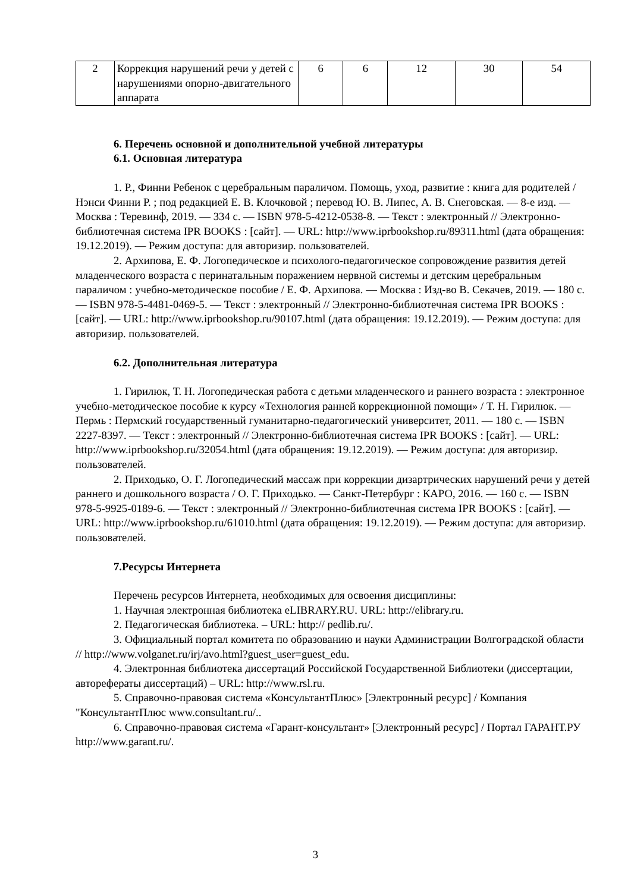| 2 | Коррекция нарушений речи у детей с нарушениями опорно-двигательного аппарата | 6 | 6 | 12 | 30 | 54 |
6. Перечень основной и дополнительной учебной литературы
6.1. Основная литература
1. Р., Финни Ребенок с церебральным параличом. Помощь, уход, развитие : книга для родителей / Нэнси Финни Р. ; под редакцией Е. В. Клочковой ; перевод Ю. В. Липес, А. В. Снеговская. — 8-е изд. — Москва : Теревинф, 2019. — 334 c. — ISBN 978-5-4212-0538-8. — Текст : электронный // Электронно-библиотечная система IPR BOOKS : [сайт]. — URL: http://www.iprbookshop.ru/89311.html (дата обращения: 19.12.2019). — Режим доступа: для авторизир. пользователей.
2. Архипова, Е. Ф. Логопедическое и психолого-педагогическое сопровождение развития детей младенческого возраста с перинатальным поражением нервной системы и детским церебральным параличом : учебно-методическое пособие / Е. Ф. Архипова. — Москва : Изд-во В. Секачев, 2019. — 180 c. — ISBN 978-5-4481-0469-5. — Текст : электронный // Электронно-библиотечная система IPR BOOKS : [сайт]. — URL: http://www.iprbookshop.ru/90107.html (дата обращения: 19.12.2019). — Режим доступа: для авторизир. пользователей.
6.2. Дополнительная литература
1. Гирилюк, Т. Н. Логопедическая работа с детьми младенческого и раннего возраста : электронное учебно-методическое пособие к курсу «Технология ранней коррекционной помощи» / Т. Н. Гирилюк. — Пермь : Пермский государственный гуманитарно-педагогический университет, 2011. — 180 c. — ISBN 2227-8397. — Текст : электронный // Электронно-библиотечная система IPR BOOKS : [сайт]. — URL: http://www.iprbookshop.ru/32054.html (дата обращения: 19.12.2019). — Режим доступа: для авторизир. пользователей.
2. Приходько, О. Г. Логопедический массаж при коррекции дизартрических нарушений речи у детей раннего и дошкольного возраста / О. Г. Приходько. — Санкт-Петербург : КАРО, 2016. — 160 c. — ISBN 978-5-9925-0189-6. — Текст : электронный // Электронно-библиотечная система IPR BOOKS : [сайт]. — URL: http://www.iprbookshop.ru/61010.html (дата обращения: 19.12.2019). — Режим доступа: для авторизир. пользователей.
7.Ресурсы Интернета
Перечень ресурсов Интернета, необходимых для освоения дисциплины:
1. Научная электронная библиотека eLIBRARY.RU. URL: http://elibrary.ru.
2. Педагогическая библиотека. – URL: http:// pedlib.ru/.
3. Официальный портал комитета по образованию и науки Администрации Волгоградской области // http://www.volganet.ru/irj/avo.html?guest_user=guest_edu.
4. Электронная библиотека диссертаций Российской Государственной Библиотеки (диссертации, авторефераты диссертаций) – URL: http://www.rsl.ru.
5. Справочно-правовая система «КонсультантПлюс» [Электронный ресурс] / Компания "КонсультантПлюс www.consultant.ru/..
6. Справочно-правовая система «Гарант-консультант» [Электронный ресурс] / Портал ГАРАНТ.РУ http://www.garant.ru/.
3